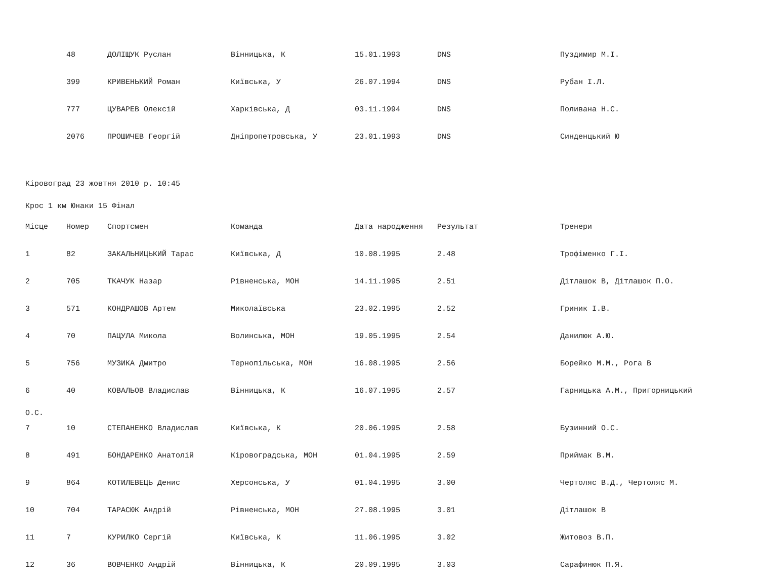| | 48 | ДОЛІЩУК Руслан | Вінницька, К | 15.01.1993 | DNS | Пуздимир М.І. |
| | 399 | КРИВЕНЬКИЙ Роман | Київська, У | 26.07.1994 | DNS | Рубан І.Л. |
| | 777 | ЦУВАРЕВ Олексій | Харківська, Д | 03.11.1994 | DNS | Поливана Н.С. |
| | 2076 | ПРОШИЧЕВ Георгій | Дніпропетровська, У | 23.01.1993 | DNS | Синденцький Ю |
Кіровоград 23 жовтня 2010 р. 10:45
Крос 1 км Юнаки 15 Фінал
| Місце | Номер | Спортсмен | Команда | Дата народження | Результат | Тренери |
| --- | --- | --- | --- | --- | --- | --- |
| 1 | 82 | ЗАКАЛЬНИЦЬКИЙ Тарас | Київська, Д | 10.08.1995 | 2.48 | Трофіменко Г.І. |
| 2 | 705 | ТКАЧУК Назар | Рівненська, МОН | 14.11.1995 | 2.51 | Дітлашок В, Дітлашок П.О. |
| 3 | 571 | КОНДРАШОВ Артем | Миколаївська | 23.02.1995 | 2.52 | Гриник І.В. |
| 4 | 70 | ПАЦУЛА Микола | Волинська, МОН | 19.05.1995 | 2.54 | Данилюк А.Ю. |
| 5 | 756 | МУЗИКА Дмитро | Тернопільська, МОН | 16.08.1995 | 2.56 | Борейко М.М., Рога В |
| 6 | 40 | КОВАЛЬОВ Владислав | Вінницька, К | 16.07.1995 | 2.57 | Гарницька А.М., Пригорницький |
| О.С. | | | | | | |
| 7 | 10 | СТЕПАНЕНКО Владислав | Київська, К | 20.06.1995 | 2.58 | Бузинний О.С. |
| 8 | 491 | БОНДАРЕНКО Анатолій | Кіровоградська, МОН | 01.04.1995 | 2.59 | Приймак В.М. |
| 9 | 864 | КОТИЛЕВЕЦЬ Денис | Херсонська, У | 01.04.1995 | 3.00 | Чертоляс В.Д., Чертоляс М. |
| 10 | 704 | ТАРАСЮК Андрій | Рівненська, МОН | 27.08.1995 | 3.01 | Дітлашок В |
| 11 | 7 | КУРИЛКО Сергій | Київська, К | 11.06.1995 | 3.02 | Житовоз В.П. |
| 12 | 36 | ВОВЧЕНКО Андрій | Вінницька, К | 20.09.1995 | 3.03 | Сарафинюк П.Я. |